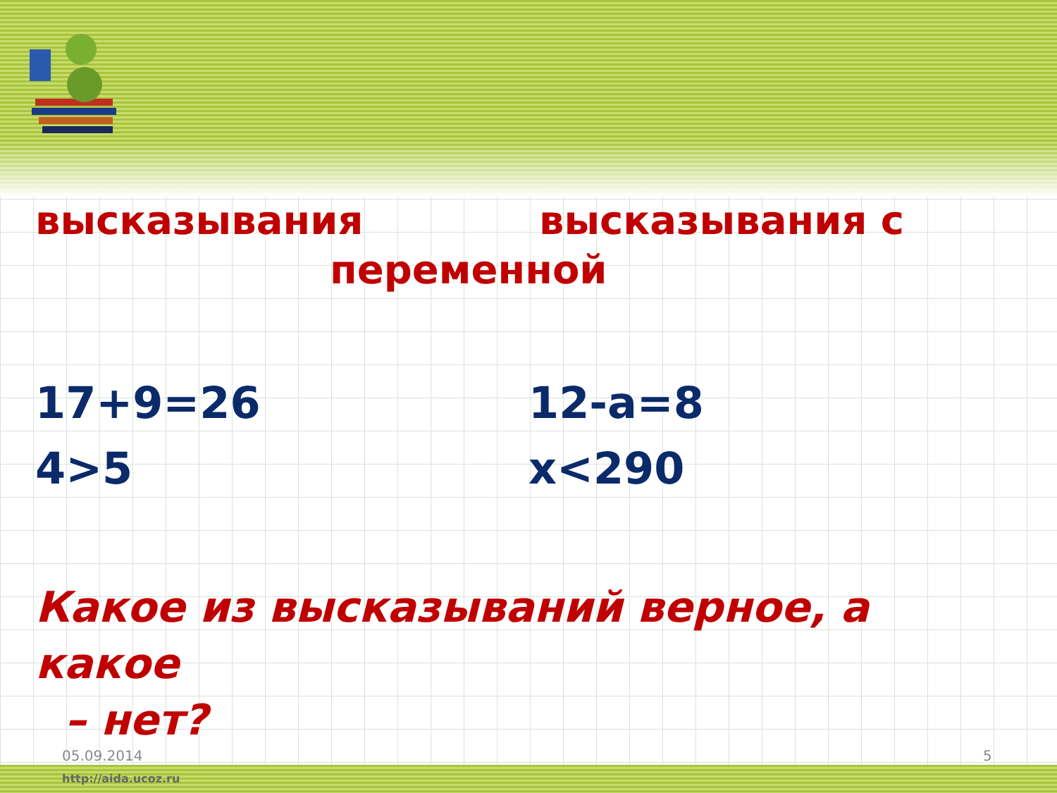высказывания высказывания с
переменной
17+9=26 12-a=8
4>5 x<290
Какое из высказываний верное, а какое
– нет?
05.09.2014 5
http://aida.ucoz.ru